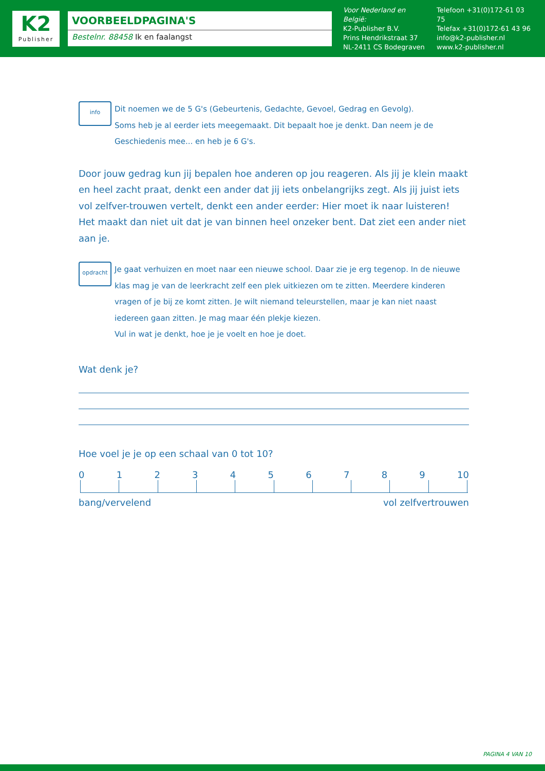K2
Publisher
VOORBEELDPAGINA'S
Bestelnr. 88458 Ik en faalangst
Voor Nederland en België:
K2-Publisher B.V.
Prins Hendrikstraat 37
NL-2411 CS Bodegraven
Telefoon +31(0)172-61 03 75
Telefax +31(0)172-61 43 96
info@k2-publisher.nl
www.k2-publisher.nl
info
Dit noemen we de 5 G's (Gebeurtenis, Gedachte, Gevoel, Gedrag en Gevolg).
Soms heb je al eerder iets meegemaakt. Dit bepaalt hoe je denkt. Dan neem je de Geschiedenis mee... en heb je 6 G's.
Door jouw gedrag kun jij bepalen hoe anderen op jou reageren. Als jij je klein maakt en heel zacht praat, denkt een ander dat jij iets onbelangrijks zegt. Als jij juist iets vol zelfver-trouwen vertelt, denkt een ander eerder: Hier moet ik naar luisteren!
Het maakt dan niet uit dat je van binnen heel onzeker bent. Dat ziet een ander niet aan je.
opdracht
Je gaat verhuizen en moet naar een nieuwe school. Daar zie je erg tegenop. In de nieuwe klas mag je van de leerkracht zelf een plek uitkiezen om te zitten. Meerdere kinderen vragen of je bij ze komt zitten. Je wilt niemand teleurstellen, maar je kan niet naast iedereen gaan zitten. Je mag maar één plekje kiezen.
Vul in wat je denkt, hoe je je voelt en hoe je doet.
Wat denk je?
Hoe voel je je op een schaal van 0 tot 10?
0 1 2 3 4 5 6 7 8 9 10
bang/vervelend vol zelfvertrouwen
PAGINA 4 VAN 10